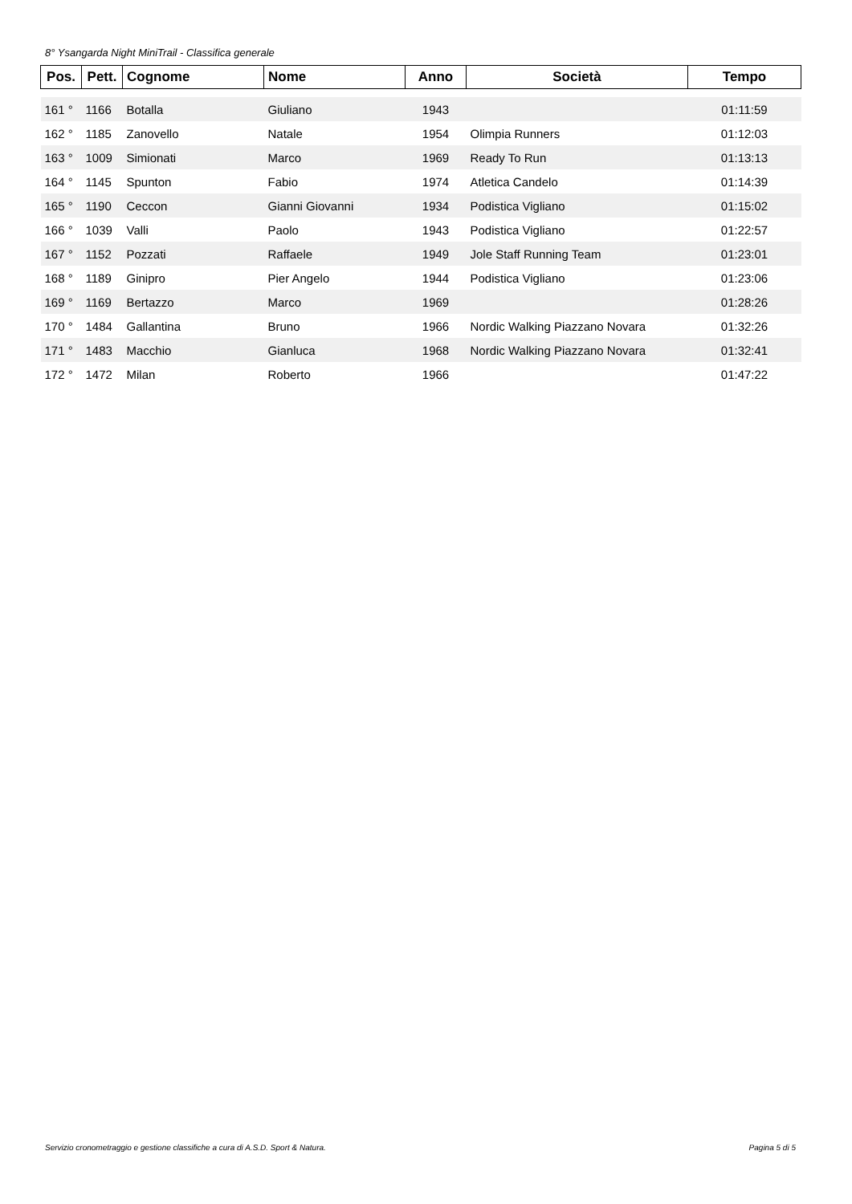8° Ysangarda Night MiniTrail - Classifica generale
| Pos. | Pett. | Cognome | Nome | Anno | Società | Tempo |
| --- | --- | --- | --- | --- | --- | --- |
| 161 ° | 1166 | Botalla | Giuliano | 1943 | | 01:11:59 |
| 162 ° | 1185 | Zanovello | Natale | 1954 | Olimpia Runners | 01:12:03 |
| 163 ° | 1009 | Simionati | Marco | 1969 | Ready To Run | 01:13:13 |
| 164 ° | 1145 | Spunton | Fabio | 1974 | Atletica Candelo | 01:14:39 |
| 165 ° | 1190 | Ceccon | Gianni Giovanni | 1934 | Podistica Vigliano | 01:15:02 |
| 166 ° | 1039 | Valli | Paolo | 1943 | Podistica Vigliano | 01:22:57 |
| 167 ° | 1152 | Pozzati | Raffaele | 1949 | Jole Staff Running Team | 01:23:01 |
| 168 ° | 1189 | Ginipro | Pier Angelo | 1944 | Podistica Vigliano | 01:23:06 |
| 169 ° | 1169 | Bertazzo | Marco | 1969 | | 01:28:26 |
| 170 ° | 1484 | Gallantina | Bruno | 1966 | Nordic Walking Piazzano Novara | 01:32:26 |
| 171 ° | 1483 | Macchio | Gianluca | 1968 | Nordic Walking Piazzano Novara | 01:32:41 |
| 172 ° | 1472 | Milan | Roberto | 1966 | | 01:47:22 |
Servizio cronometraggio e gestione classifiche a cura di A.S.D. Sport & Natura.
Pagina 5 di 5